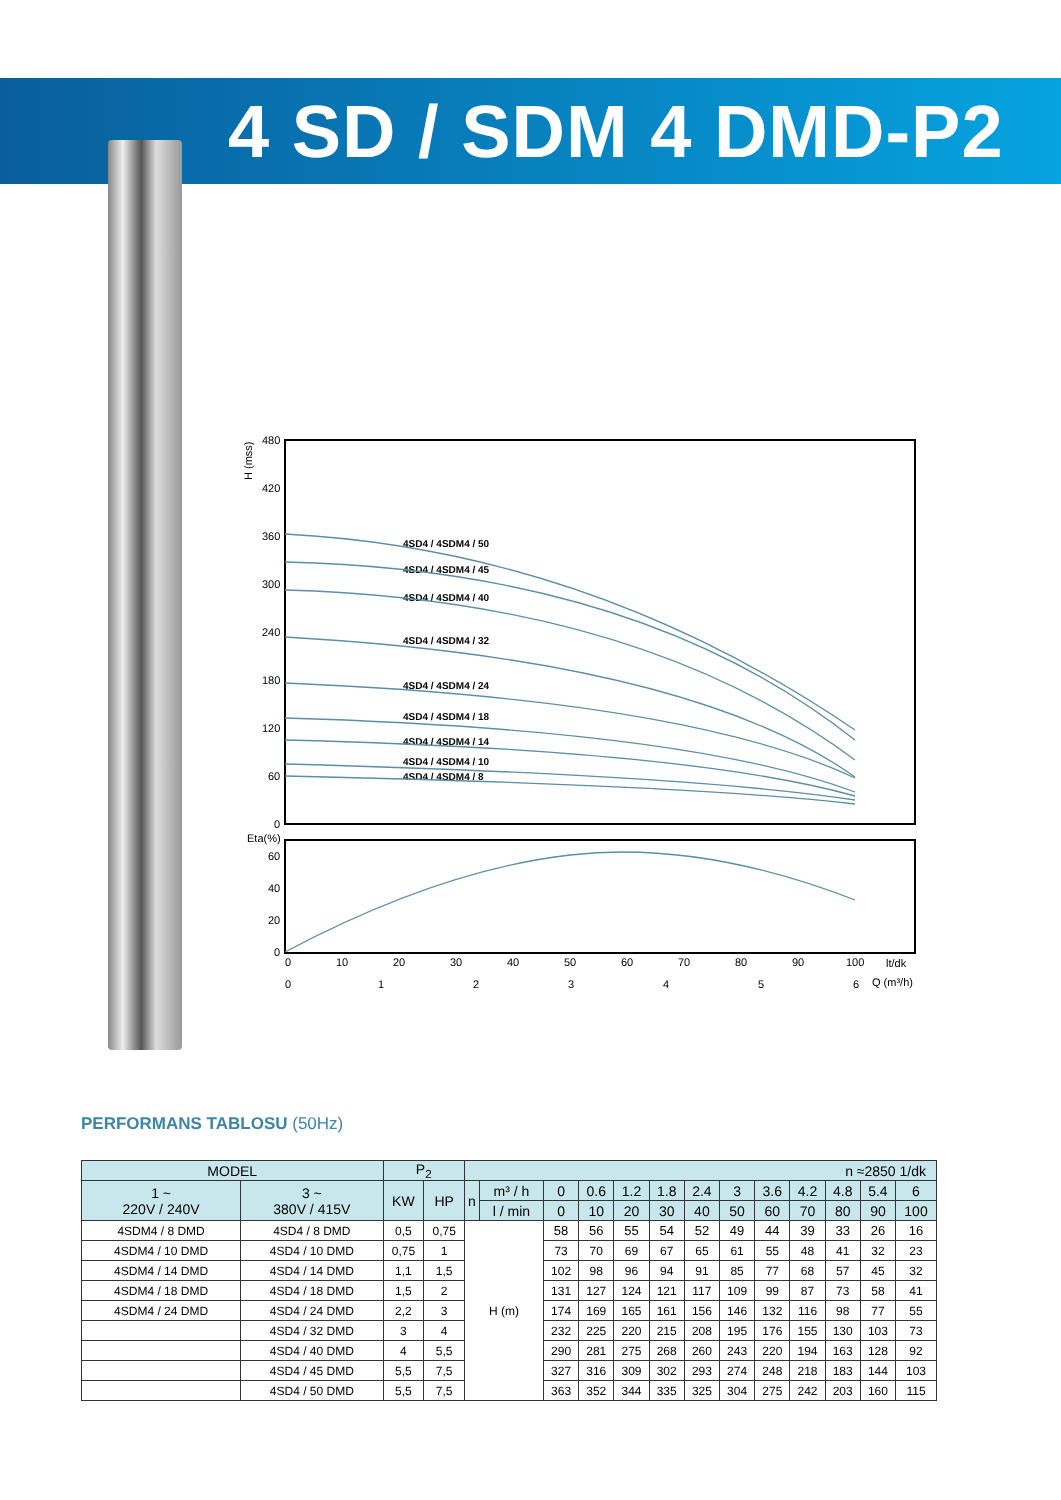4 SD / SDM 4 DMD-P2
480
420
360
300
240
180
120
60
0
Eta(%)
60
40
20
0
0
10
20
30
40
50
60
70
80
90
100
lt/dk
0
1
2
3
4
5
6
Q (m³/h)
H (mss)
4SD4 / 4SDM4 / 50
4SD4 / 4SDM4 / 45
4SD4 / 4SDM4 / 40
4SD4 / 4SDM4 / 32
4SD4 / 4SDM4 / 24
4SD4 / 4SDM4 / 18
4SD4 / 4SDM4 / 14
4SD4 / 4SDM4 / 10
4SD4 / 4SDM4 / 8
PERFORMANS TABLOSU (50Hz)
| MODEL | | P<sub>2</sub> | | n ≈2850 1/dk | | | | | | | | | | | | |
| --- | --- | --- | --- | --- | --- | --- | --- | --- | --- | --- | --- | --- | --- | --- | --- | --- |
| 1 ~ 220V / 240V | 3 ~ 380V / 415V | KW | HP | n | m³ / h | 0 | 0.6 | 1.2 | 1.8 | 2.4 | 3 | 3.6 | 4.2 | 4.8 | 5.4 | 6 |
| | | | | | l / min | 0 | 10 | 20 | 30 | 40 | 50 | 60 | 70 | 80 | 90 | 100 |
| 4SDM4 / 8 DMD | 4SD4 / 8 DMD | 0,5 | 0,75 | H (m) | | 58 | 56 | 55 | 54 | 52 | 49 | 44 | 39 | 33 | 26 | 16 |
| 4SDM4 / 10 DMD | 4SD4 / 10 DMD | 0,75 | 1 | | | 73 | 70 | 69 | 67 | 65 | 61 | 55 | 48 | 41 | 32 | 23 |
| 4SDM4 / 14 DMD | 4SD4 / 14 DMD | 1,1 | 1,5 | | | 102 | 98 | 96 | 94 | 91 | 85 | 77 | 68 | 57 | 45 | 32 |
| 4SDM4 / 18 DMD | 4SD4 / 18 DMD | 1,5 | 2 | | | 131 | 127 | 124 | 121 | 117 | 109 | 99 | 87 | 73 | 58 | 41 |
| 4SDM4 / 24 DMD | 4SD4 / 24 DMD | 2,2 | 3 | | | 174 | 169 | 165 | 161 | 156 | 146 | 132 | 116 | 98 | 77 | 55 |
| | 4SD4 / 32 DMD | 3 | 4 | | | 232 | 225 | 220 | 215 | 208 | 195 | 176 | 155 | 130 | 103 | 73 |
| | 4SD4 / 40 DMD | 4 | 5,5 | | | 290 | 281 | 275 | 268 | 260 | 243 | 220 | 194 | 163 | 128 | 92 |
| | 4SD4 / 45 DMD | 5,5 | 7,5 | | | 327 | 316 | 309 | 302 | 293 | 274 | 248 | 218 | 183 | 144 | 103 |
| | 4SD4 / 50 DMD | 5,5 | 7,5 | | | 363 | 352 | 344 | 335 | 325 | 304 | 275 | 242 | 203 | 160 | 115 |